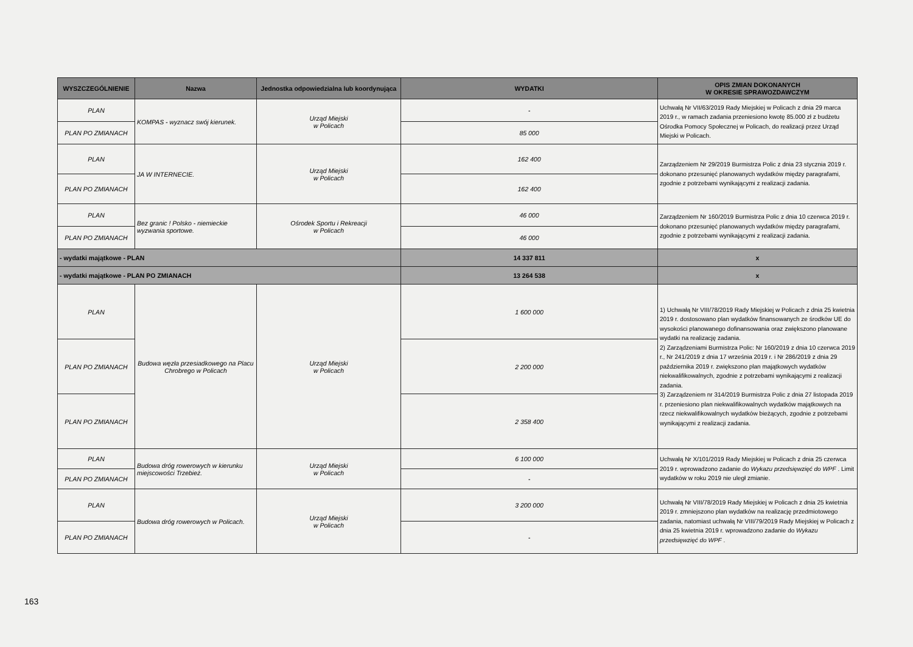| WYSZCZEGÓLNIENIE | Nazwa | Jednostka odpowiedzialna lub koordynująca | WYDATKI | OPIS ZMIAN DOKONANYCH W OKRESIE SPRAWOZDAWCZYM |
| --- | --- | --- | --- | --- |
| PLAN | KOMPAS - wyznacz swój kierunek. | Urząd Miejski w Policach | - | Uchwałą Nr VII/63/2019 Rady Miejskiej w Policach z dnia 29 marca 2019 r., w ramach zadania przeniesiono kwotę 85.000 zł z budżetu Ośrodka Pomocy Społecznej w Policach, do realizacji przez Urząd Miejski w Policach. |
| PLAN PO ZMIANACH | | | 85 000 | |
| PLAN | JA W INTERNECIE. | Urząd Miejski w Policach | 162 400 | Zarządzeniem Nr 29/2019 Burmistrza Polic z dnia 23 stycznia 2019 r. dokonano przesunięć planowanych wydatków między paragrafami, zgodnie z potrzebami wynikającymi z realizacji zadania. |
| PLAN PO ZMIANACH | | | 162 400 | |
| PLAN | Bez granic ! Polsko - niemieckie wyzwania sportowe. | Ośrodek Sportu i Rekreacji w Policach | 46 000 | Zarządzeniem Nr 160/2019 Burmistrza Polic z dnia 10 czerwca 2019 r. dokonano przesunięć planowanych wydatków między paragrafami, zgodnie z potrzebami wynikającymi z realizacji zadania. |
| PLAN PO ZMIANACH | | | 46 000 | |
| - wydatki majątkowe - PLAN | | | 14 337 811 | x |
| - wydatki majątkowe - PLAN PO ZMIANACH | | | 13 264 538 | x |
| PLAN | Budowa węzła przesiadkowego na Placu Chrobrego w Policach | Urząd Miejski w Policach | 1 600 000 | 1) Uchwałą Nr VIII/78/2019 Rady Miejskiej w Policach z dnia 25 kwietnia 2019 r. dostosowano plan wydatków finansowanych ze środków UE do wysokości planowanego dofinansowania oraz zwiększono planowane wydatki na realizację zadania. 2) Zarządzeniami Burmistrza Polic: Nr 160/2019 z dnia 10 czerwca 2019 r., Nr 241/2019 z dnia 17 września 2019 r. i Nr 286/2019 z dnia 29 października 2019 r. zwiększono plan majątkowych wydatków niekwalifikowalnych, zgodnie z potrzebami wynikającymi z realizacji zadania. 3) Zarządzeniem nr 314/2019 Burmistrza Polic z dnia 27 listopada 2019 r. przeniesiono plan niekwalifikowalnych wydatków majątkowych na rzecz niekwalifikowalnych wydatków bieżących, zgodnie z potrzebami wynikającymi z realizacji zadania. |
| PLAN PO ZMIANACH | | | 2 200 000 | |
| PLAN PO ZMIANACH | | | 2 358 400 | |
| PLAN | Budowa dróg rowerowych w kierunku miejscowości Trzebież. | Urząd Miejski w Policach | 6 100 000 | Uchwałą Nr X/101/2019 Rady Miejskiej w Policach z dnia 25 czerwca 2019 r. wprowadzono zadanie do Wykazu przedsięwzięć do WPF . Limit wydatków w roku 2019 nie uległ zmianie. |
| PLAN PO ZMIANACH | | | - | |
| PLAN | Budowa dróg rowerowych w Policach. | Urząd Miejski w Policach | 3 200 000 | Uchwałą Nr VIII/78/2019 Rady Miejskiej w Policach z dnia 25 kwietnia 2019 r. zmniejszono plan wydatków na realizację przedmiotowego zadania, natomiast uchwałą Nr VIII/79/2019 Rady Miejskiej w Policach z dnia 25 kwietnia 2019 r. wprowadzono zadanie do Wykazu przedsięwzięć do WPF . |
| PLAN PO ZMIANACH | | | - | |
163